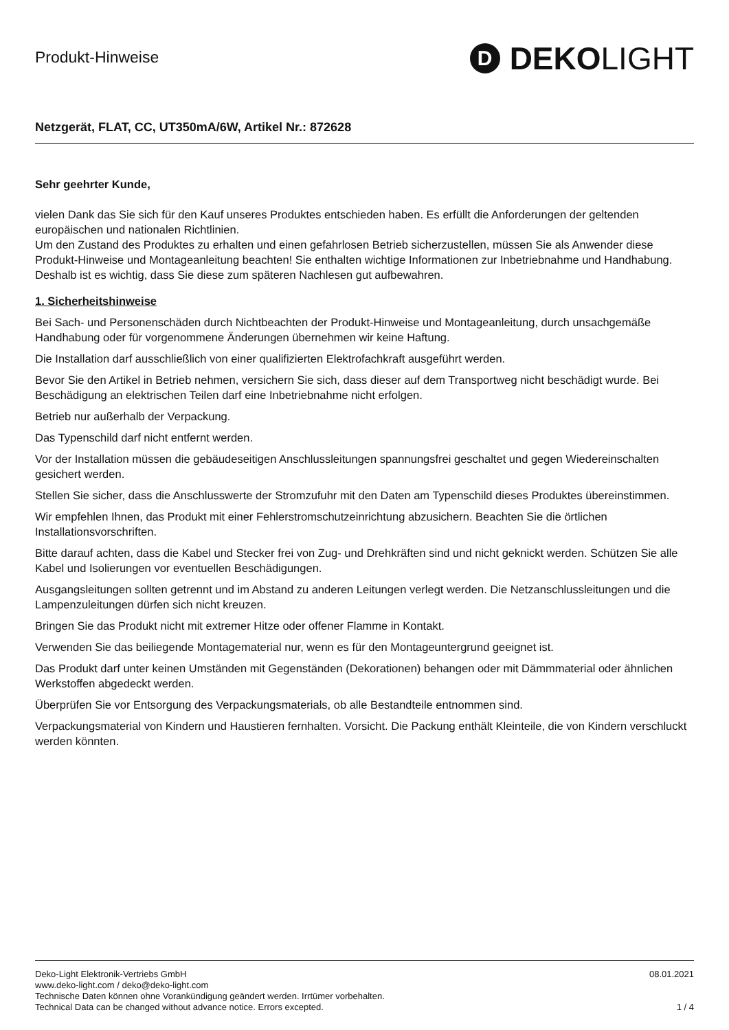Produkt-Hinweise
D DEKO LIGHT
Netzgerät, FLAT, CC, UT350mA/6W, Artikel Nr.: 872628
Sehr geehrter Kunde,
vielen Dank das Sie sich für den Kauf unseres Produktes entschieden haben. Es erfüllt die Anforderungen der geltenden europäischen und nationalen Richtlinien.
Um den Zustand des Produktes zu erhalten und einen gefahrlosen Betrieb sicherzustellen, müssen Sie als Anwender diese Produkt-Hinweise und Montageanleitung beachten! Sie enthalten wichtige Informationen zur Inbetriebnahme und Handhabung. Deshalb ist es wichtig, dass Sie diese zum späteren Nachlesen gut aufbewahren.
1. Sicherheitshinweise
Bei Sach- und Personenschäden durch Nichtbeachten der Produkt-Hinweise und Montageanleitung, durch unsachgemäße Handhabung oder für vorgenommene Änderungen übernehmen wir keine Haftung.
Die Installation darf ausschließlich von einer qualifizierten Elektrofachkraft ausgeführt werden.
Bevor Sie den Artikel in Betrieb nehmen, versichern Sie sich, dass dieser auf dem Transportweg nicht beschädigt wurde. Bei Beschädigung an elektrischen Teilen darf eine Inbetriebnahme nicht erfolgen.
Betrieb nur außerhalb der Verpackung.
Das Typenschild darf nicht entfernt werden.
Vor der Installation müssen die gebäudeseitigen Anschlussleitungen spannungsfrei geschaltet und gegen Wiedereinschalten gesichert werden.
Stellen Sie sicher, dass die Anschlusswerte der Stromzufuhr mit den Daten am Typenschild dieses Produktes übereinstimmen.
Wir empfehlen Ihnen, das Produkt mit einer Fehlerstromschutzeinrichtung abzusichern. Beachten Sie die örtlichen Installationsvorschriften.
Bitte darauf achten, dass die Kabel und Stecker frei von Zug- und Drehkräften sind und nicht geknickt werden. Schützen Sie alle Kabel und Isolierungen vor eventuellen Beschädigungen.
Ausgangsleitungen sollten getrennt und im Abstand zu anderen Leitungen verlegt werden. Die Netzanschlussleitungen und die Lampenzuleitungen dürfen sich nicht kreuzen.
Bringen Sie das Produkt nicht mit extremer Hitze oder offener Flamme in Kontakt.
Verwenden Sie das beiliegende Montagematerial nur, wenn es für den Montageuntergrund geeignet ist.
Das Produkt darf unter keinen Umständen mit Gegenständen (Dekorationen) behangen oder mit Dämmmaterial oder ähnlichen Werkstoffen abgedeckt werden.
Überprüfen Sie vor Entsorgung des Verpackungsmaterials, ob alle Bestandteile entnommen sind.
Verpackungsmaterial von Kindern und Haustieren fernhalten. Vorsicht. Die Packung enthält Kleinteile, die von Kindern verschluckt werden könnten.
Deko-Light Elektronik-Vertriebs GmbH
www.deko-light.com / deko@deko-light.com
Technische Daten können ohne Vorankündigung geändert werden. Irrtümer vorbehalten.
Technical Data can be changed without advance notice. Errors excepted.
08.01.2021
1 / 4